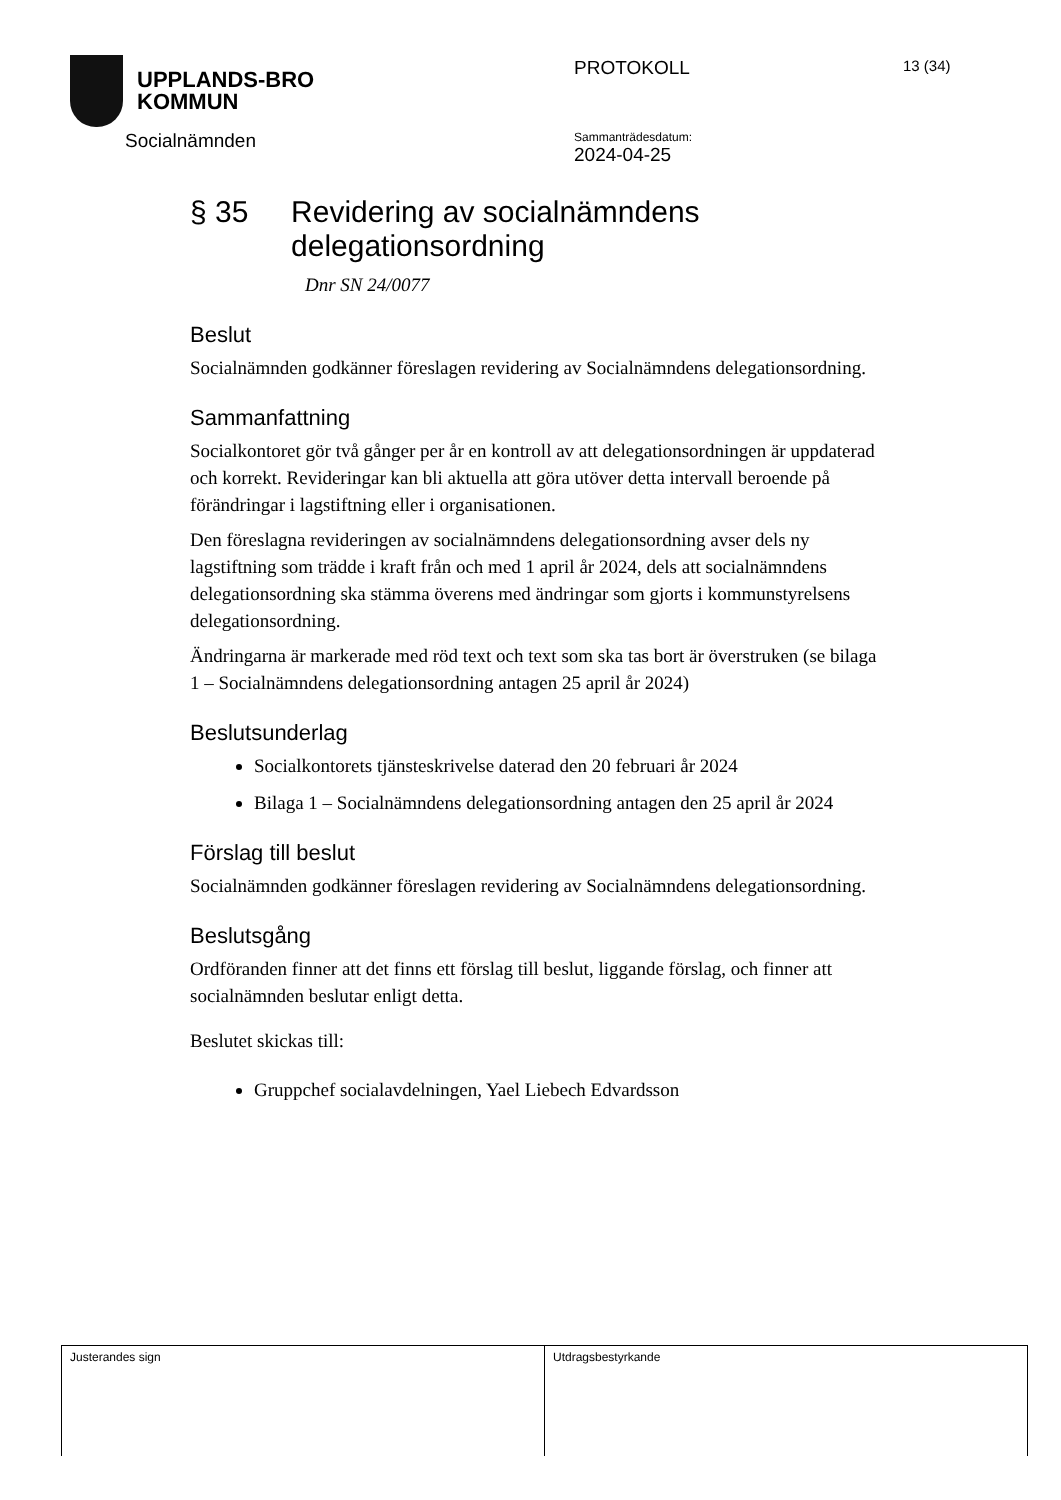UPPLANDS-BRO
KOMMUN
Socialnämnden
PROTOKOLL 13 (34)
Sammanträdesdatum:
2024-04-25
§ 35 Revidering av socialnämndens delegationsordning
Dnr SN 24/0077
Beslut
Socialnämnden godkänner föreslagen revidering av Socialnämndens delegationsordning.
Sammanfattning
Socialkontoret gör två gånger per år en kontroll av att delegationsordningen är uppdaterad och korrekt. Revideringar kan bli aktuella att göra utöver detta intervall beroende på förändringar i lagstiftning eller i organisationen.
Den föreslagna revideringen av socialnämndens delegationsordning avser dels ny lagstiftning som trädde i kraft från och med 1 april år 2024, dels att socialnämndens delegationsordning ska stämma överens med ändringar som gjorts i kommunstyrelsens delegationsordning.
Ändringarna är markerade med röd text och text som ska tas bort är överstruken (se bilaga 1 – Socialnämndens delegationsordning antagen 25 april år 2024)
Beslutsunderlag
Socialkontorets tjänsteskrivelse daterad den 20 februari år 2024
Bilaga 1 – Socialnämndens delegationsordning antagen den 25 april år 2024
Förslag till beslut
Socialnämnden godkänner föreslagen revidering av Socialnämndens delegationsordning.
Beslutsgång
Ordföranden finner att det finns ett förslag till beslut, liggande förslag, och finner att socialnämnden beslutar enligt detta.
Beslutet skickas till:
Gruppchef socialavdelningen, Yael Liebech Edvardsson
Justerandes sign Utdragsbestyrkande